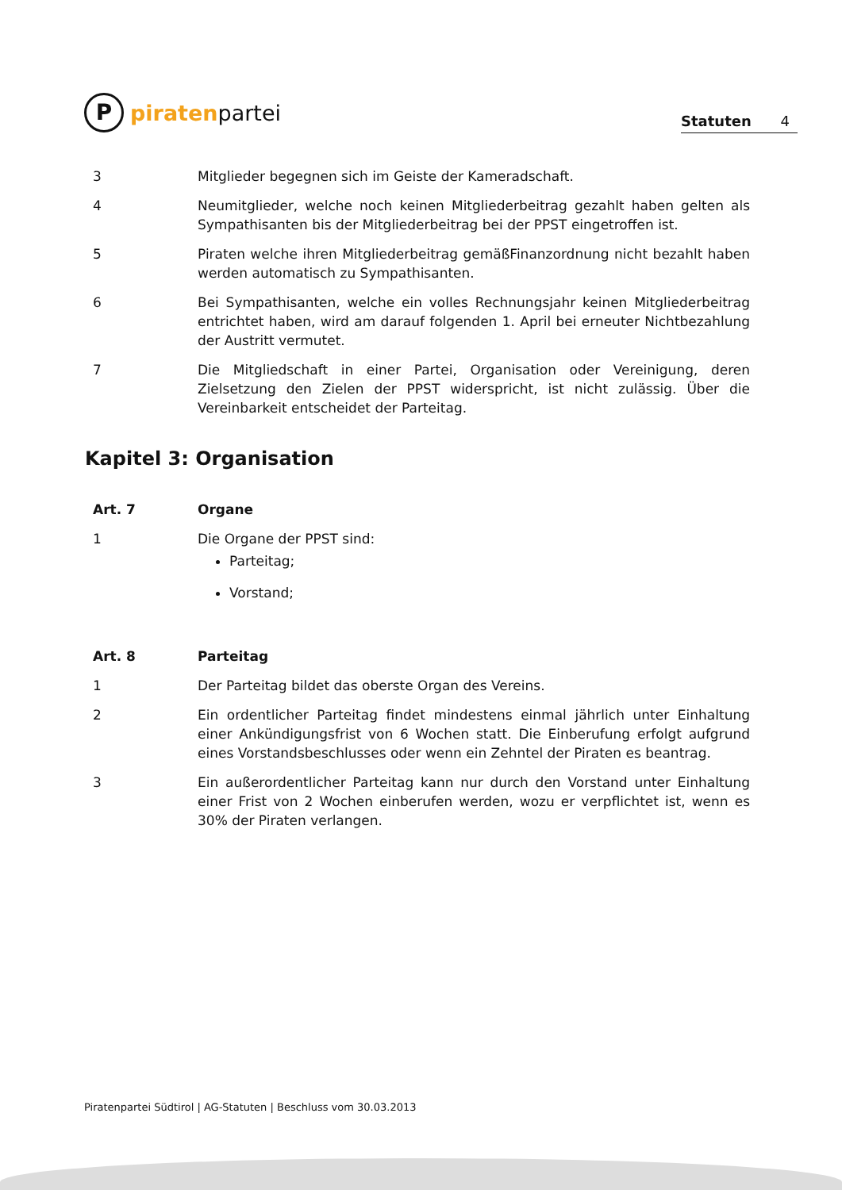P
piraten partei
Statuten 4
3 Mitglieder begegnen sich im Geiste der Kameradschaft.
4 Neumitglieder, welche noch keinen Mitgliederbeitrag gezahlt haben gelten als Sympathisanten bis der Mitgliederbeitrag bei der PPST eingetroffen ist.
5 Piraten welche ihren Mitgliederbeitrag gemäßFinanzordnung nicht bezahlt haben werden automatisch zu Sympathisanten.
6 Bei Sympathisanten, welche ein volles Rechnungsjahr keinen Mitgliederbeitrag entrichtet haben, wird am darauf folgenden 1. April bei erneuter Nichtbezahlung der Austritt vermutet.
7 Die Mitgliedschaft in einer Partei, Organisation oder Vereinigung, deren Zielsetzung den Zielen der PPST widerspricht, ist nicht zulässig. Über die Vereinbarkeit entscheidet der Parteitag.
Kapitel 3: Organisation
Art. 7 Organe
1 Die Organe der PPST sind:
Parteitag;
Vorstand;
Art. 8 Parteitag
1 Der Parteitag bildet das oberste Organ des Vereins.
2 Ein ordentlicher Parteitag findet mindestens einmal jährlich unter Einhaltung einer Ankündigungsfrist von 6 Wochen statt. Die Einberufung erfolgt aufgrund eines Vorstandsbeschlusses oder wenn ein Zehntel der Piraten es beantrag.
3 Ein außerordentlicher Parteitag kann nur durch den Vorstand unter Einhaltung einer Frist von 2 Wochen einberufen werden, wozu er verpflichtet ist, wenn es 30% der Piraten verlangen.
Piratenpartei Südtirol | AG-Statuten | Beschluss vom 30.03.2013